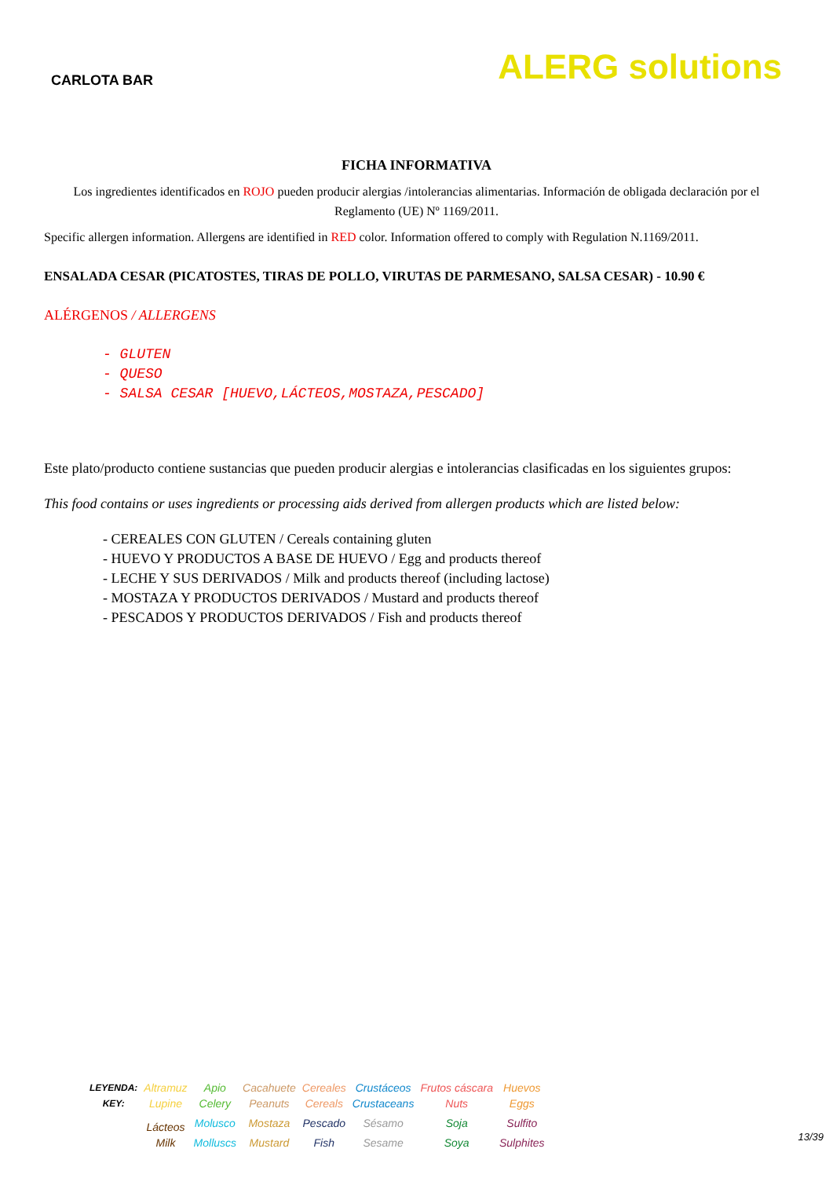CARLOTA BAR
ALERG solutions
FICHA INFORMATIVA
Los ingredientes identificados en ROJO pueden producir alergias /intolerancias alimentarias. Información de obligada declaración por el Reglamento (UE) Nº 1169/2011.
Specific allergen information. Allergens are identified in RED color. Information offered to comply with Regulation N.1169/2011.
ENSALADA CESAR (PICATOSTES, TIRAS DE POLLO, VIRUTAS DE PARMESANO, SALSA CESAR) - 10.90 €
ALÉRGENOS / ALLERGENS
- GLUTEN
- QUESO
- SALSA CESAR [HUEVO,LÁCTEOS,MOSTAZA,PESCADO]
Este plato/producto contiene sustancias que pueden producir alergias e intolerancias clasificadas en los siguientes grupos:
This food contains or uses ingredients or processing aids derived from allergen products which are listed below:
- CEREALES CON GLUTEN / Cereals containing gluten
- HUEVO Y PRODUCTOS A BASE DE HUEVO / Egg and products thereof
- LECHE Y SUS DERIVADOS / Milk and products thereof (including lactose)
- MOSTAZA Y PRODUCTOS DERIVADOS / Mustard and products thereof
- PESCADOS Y PRODUCTOS DERIVADOS / Fish and products thereof
| LEYENDA: | Altramuz | Apio | Cacahuete | Cereales | Crustáceos | Frutos cáscara | Huevos |
| KEY: | Lupine | Celery | Peanuts | Cereals | Crustaceans | Nuts | Eggs |
| | Lácteos | Molusco | Mostaza | Pescado | Sésamo | Soja | Sulfito |
| | Milk | Molluscs | Mustard | Fish | Sesame | Soya | Sulphites |
13/39